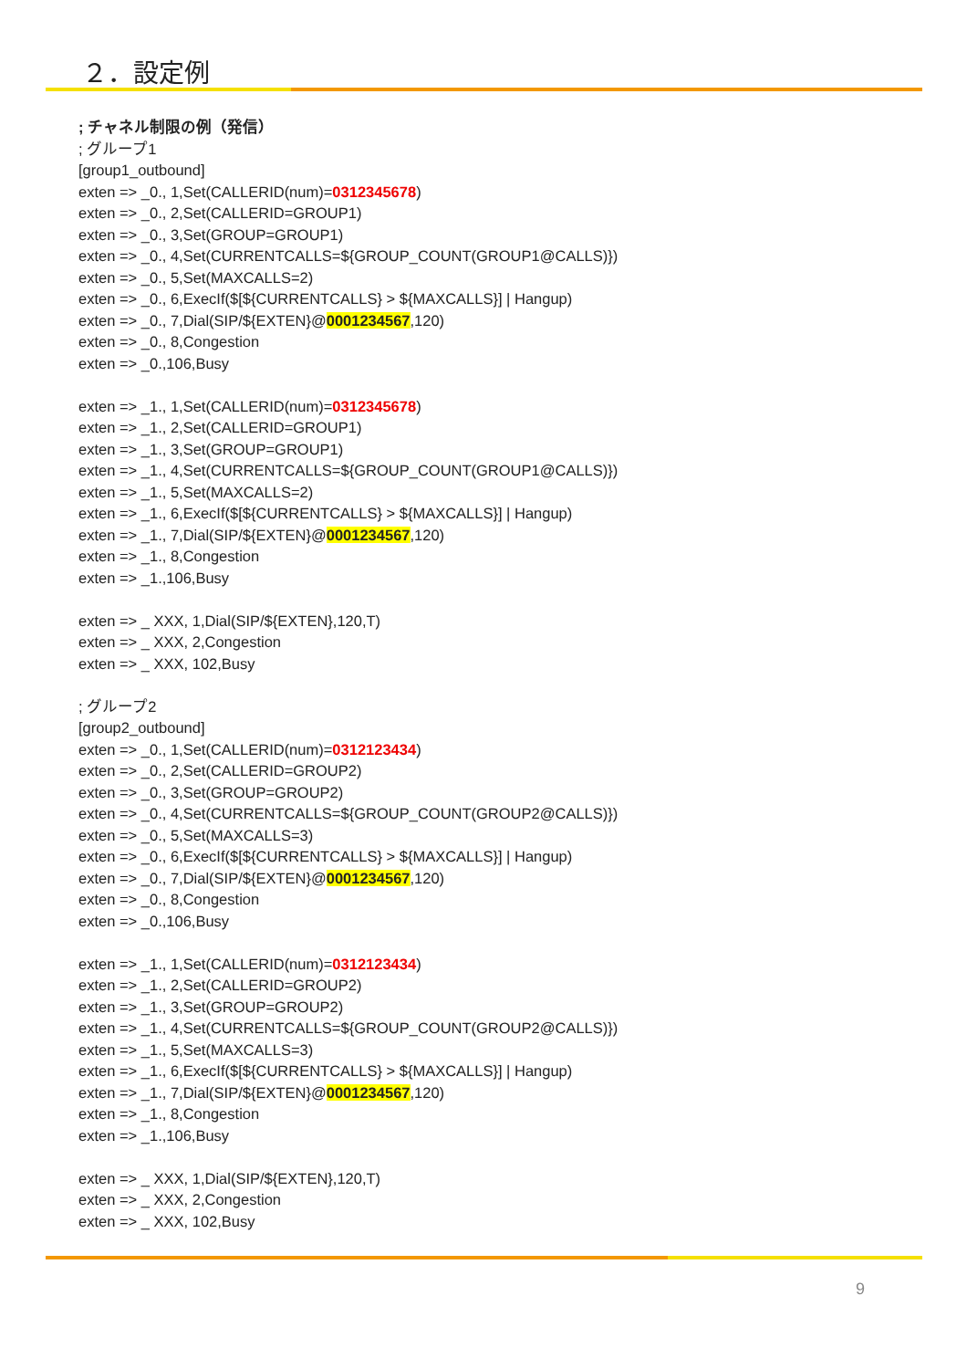２．設定例
; チャネル制限の例（発信）
; グループ1
[group1_outbound]
exten => _0., 1,Set(CALLERID(num)=0312345678)
exten => _0., 2,Set(CALLERID=GROUP1)
exten => _0., 3,Set(GROUP=GROUP1)
exten => _0., 4,Set(CURRENTCALLS=${GROUP_COUNT(GROUP1@CALLS)})
exten => _0., 5,Set(MAXCALLS=2)
exten => _0., 6,ExecIf($[${CURRENTCALLS} > ${MAXCALLS}] | Hangup)
exten => _0., 7,Dial(SIP/${EXTEN}@0001234567,120)
exten => _0., 8,Congestion
exten => _0.,106,Busy
exten => _1., 1,Set(CALLERID(num)=0312345678)
exten => _1., 2,Set(CALLERID=GROUP1)
exten => _1., 3,Set(GROUP=GROUP1)
exten => _1., 4,Set(CURRENTCALLS=${GROUP_COUNT(GROUP1@CALLS)})
exten => _1., 5,Set(MAXCALLS=2)
exten => _1., 6,ExecIf($[${CURRENTCALLS} > ${MAXCALLS}] | Hangup)
exten => _1., 7,Dial(SIP/${EXTEN}@0001234567,120)
exten => _1., 8,Congestion
exten => _1.,106,Busy
exten => _ XXX, 1,Dial(SIP/${EXTEN},120,T)
exten => _ XXX, 2,Congestion
exten => _ XXX, 102,Busy
; グループ2
[group2_outbound]
exten => _0., 1,Set(CALLERID(num)=0312123434)
exten => _0., 2,Set(CALLERID=GROUP2)
exten => _0., 3,Set(GROUP=GROUP2)
exten => _0., 4,Set(CURRENTCALLS=${GROUP_COUNT(GROUP2@CALLS)})
exten => _0., 5,Set(MAXCALLS=3)
exten => _0., 6,ExecIf($[${CURRENTCALLS} > ${MAXCALLS}] | Hangup)
exten => _0., 7,Dial(SIP/${EXTEN}@0001234567,120)
exten => _0., 8,Congestion
exten => _0.,106,Busy
exten => _1., 1,Set(CALLERID(num)=0312123434)
exten => _1., 2,Set(CALLERID=GROUP2)
exten => _1., 3,Set(GROUP=GROUP2)
exten => _1., 4,Set(CURRENTCALLS=${GROUP_COUNT(GROUP2@CALLS)})
exten => _1., 5,Set(MAXCALLS=3)
exten => _1., 6,ExecIf($[${CURRENTCALLS} > ${MAXCALLS}] | Hangup)
exten => _1., 7,Dial(SIP/${EXTEN}@0001234567,120)
exten => _1., 8,Congestion
exten => _1.,106,Busy
exten => _ XXX, 1,Dial(SIP/${EXTEN},120,T)
exten => _ XXX, 2,Congestion
exten => _ XXX, 102,Busy
9